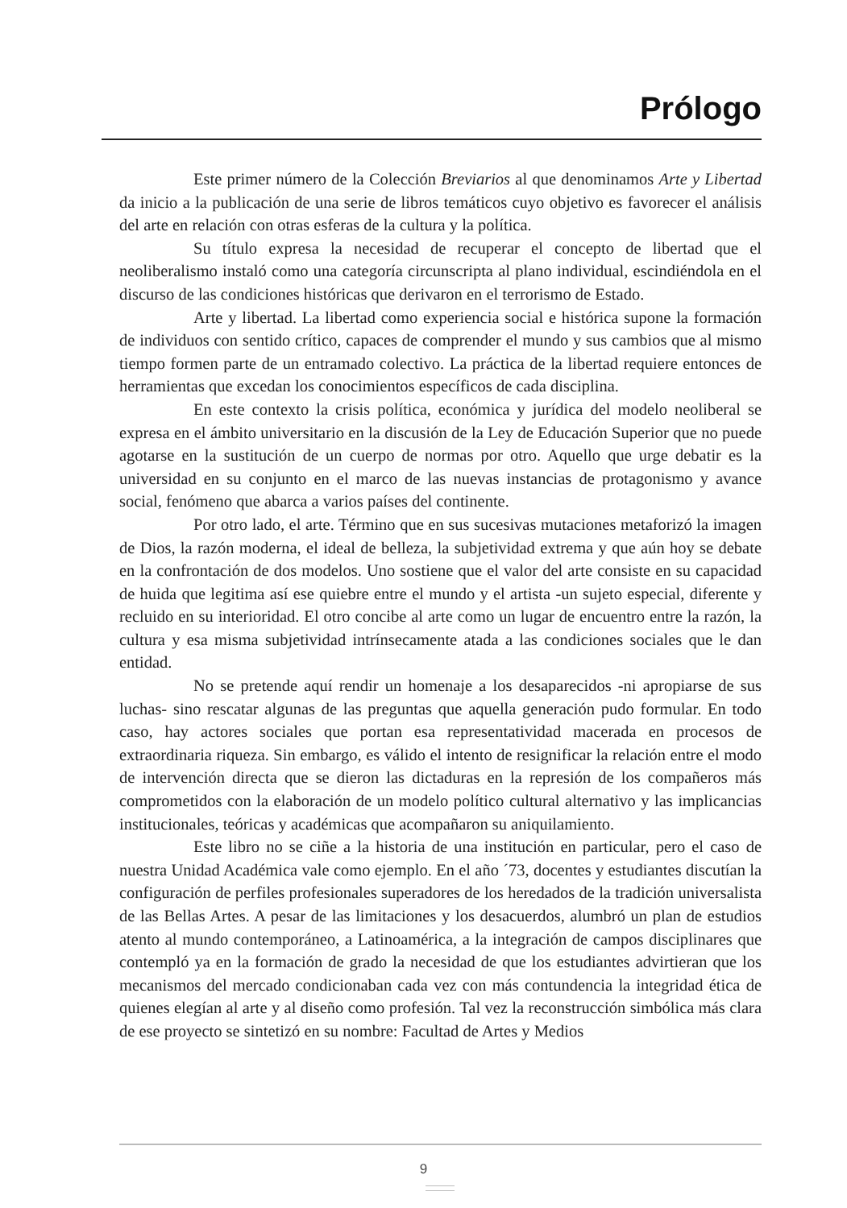Prólogo
Este primer número de la Colección Breviarios al que denominamos Arte y Libertad da inicio a la publicación de una serie de libros temáticos cuyo objetivo es favorecer el análisis del arte en relación con otras esferas de la cultura y la política.
Su título expresa la necesidad de recuperar el concepto de libertad que el neoliberalismo instaló como una categoría circunscripta al plano individual, escindiéndola en el discurso de las condiciones históricas que derivaron en el terrorismo de Estado.
Arte y libertad. La libertad como experiencia social e histórica supone la formación de individuos con sentido crítico, capaces de comprender el mundo y sus cambios que al mismo tiempo formen parte de un entramado colectivo. La práctica de la libertad requiere entonces de herramientas que excedan los conocimientos específicos de cada disciplina.
En este contexto la crisis política, económica y jurídica del modelo neoliberal se expresa en el ámbito universitario en la discusión de la Ley de Educación Superior que no puede agotarse en la sustitución de un cuerpo de normas por otro. Aquello que urge debatir es la universidad en su conjunto en el marco de las nuevas instancias de protagonismo y avance social, fenómeno que abarca a varios países del continente.
Por otro lado, el arte. Término que en sus sucesivas mutaciones metaforizó la imagen de Dios, la razón moderna, el ideal de belleza, la subjetividad extrema y que aún hoy se debate en la confrontación de dos modelos. Uno sostiene que el valor del arte consiste en su capacidad de huida que legitima así ese quiebre entre el mundo y el artista -un sujeto especial, diferente y recluido en su interioridad. El otro concibe al arte como un lugar de encuentro entre la razón, la cultura y esa misma subjetividad intrínsecamente atada a las condiciones sociales que le dan entidad.
No se pretende aquí rendir un homenaje a los desaparecidos -ni apropiarse de sus luchas- sino rescatar algunas de las preguntas que aquella generación pudo formular. En todo caso, hay actores sociales que portan esa representatividad macerada en procesos de extraordinaria riqueza. Sin embargo, es válido el intento de resignificar la relación entre el modo de intervención directa que se dieron las dictaduras en la represión de los compañeros más comprometidos con la elaboración de un modelo político cultural alternativo y las implicancias institucionales, teóricas y académicas que acompañaron su aniquilamiento.
Este libro no se ciñe a la historia de una institución en particular, pero el caso de nuestra Unidad Académica vale como ejemplo. En el año ´73, docentes y estudiantes discutían la configuración de perfiles profesionales superadores de los heredados de la tradición universalista de las Bellas Artes. A pesar de las limitaciones y los desacuerdos, alumbró un plan de estudios atento al mundo contemporáneo, a Latinoamérica, a la integración de campos disciplinares que contempló ya en la formación de grado la necesidad de que los estudiantes advirtieran que los mecanismos del mercado condicionaban cada vez con más contundencia la integridad ética de quienes elegían al arte y al diseño como profesión. Tal vez la reconstrucción simbólica más clara de ese proyecto se sintetizó en su nombre: Facultad de Artes y Medios
9